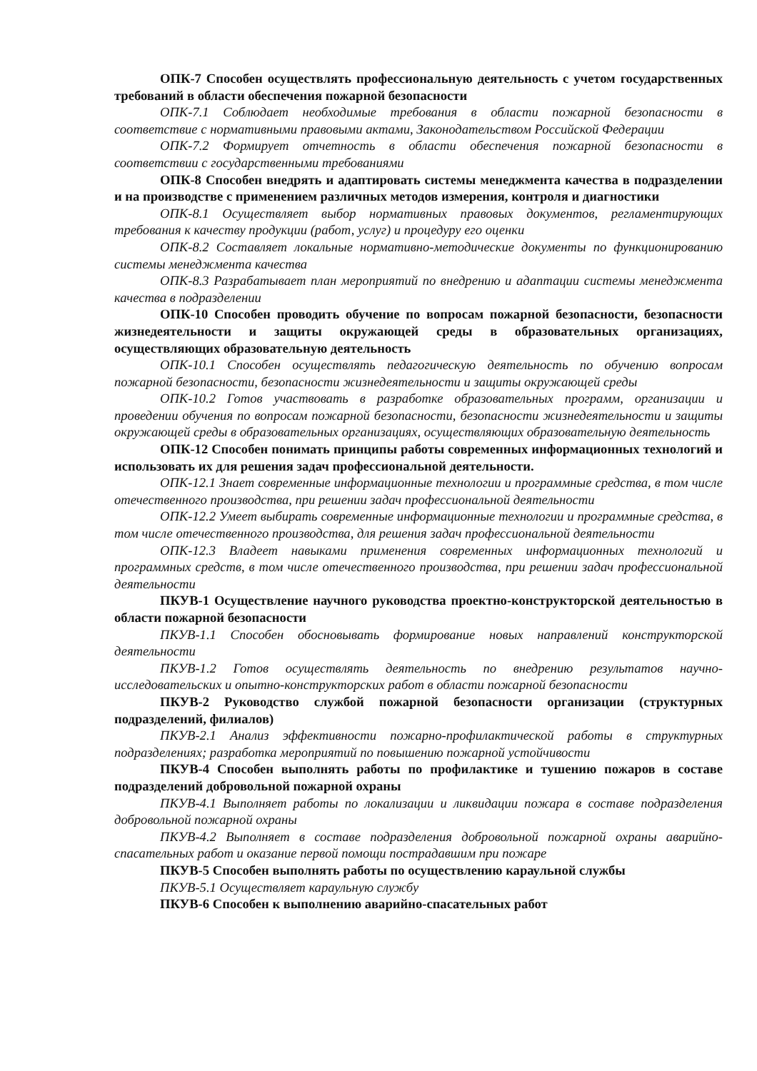ОПК-7 Способен осуществлять профессиональную деятельность с учетом государственных требований в области обеспечения пожарной безопасности
ОПК-7.1 Соблюдает необходимые требования в области пожарной безопасности в соответствие с нормативными правовыми актами, Законодательством Российской Федерации
ОПК-7.2 Формирует отчетность в области обеспечения пожарной безопасности в соответствии с государственными требованиями
ОПК-8 Способен внедрять и адаптировать системы менеджмента качества в подразделении и на производстве с применением различных методов измерения, контроля и диагностики
ОПК-8.1 Осуществляет выбор нормативных правовых документов, регламентирующих требования к качеству продукции (работ, услуг) и процедуру его оценки
ОПК-8.2 Составляет локальные нормативно-методические документы по функционированию системы менеджмента качества
ОПК-8.3 Разрабатывает план мероприятий по внедрению и адаптации системы менеджмента качества в подразделении
ОПК-10 Способен проводить обучение по вопросам пожарной безопасности, безопасности жизнедеятельности и защиты окружающей среды в образовательных организациях, осуществляющих образовательную деятельность
ОПК-10.1 Способен осуществлять педагогическую деятельность по обучению вопросам пожарной безопасности, безопасности жизнедеятельности и защиты окружающей среды
ОПК-10.2 Готов участвовать в разработке образовательных программ, организации и проведении обучения по вопросам пожарной безопасности, безопасности жизнедеятельности и защиты окружающей среды в образовательных организациях, осуществляющих образовательную деятельность
ОПК-12 Способен понимать принципы работы современных информационных технологий и использовать их для решения задач профессиональной деятельности.
ОПК-12.1 Знает современные информационные технологии и программные средства, в том числе отечественного производства, при решении задач профессиональной деятельности
ОПК-12.2 Умеет выбирать современные информационные технологии и программные средства, в том числе отечественного производства, для решения задач профессиональной деятельности
ОПК-12.3 Владеет навыками применения современных информационных технологий и программных средств, в том числе отечественного производства, при решении задач профессиональной деятельности
ПКУВ-1 Осуществление научного руководства проектно-конструкторской деятельностью в области пожарной безопасности
ПКУВ-1.1 Способен обосновывать формирование новых направлений конструкторской деятельности
ПКУВ-1.2 Готов осуществлять деятельность по внедрению результатов научно-исследовательских и опытно-конструкторских работ в области пожарной безопасности
ПКУВ-2 Руководство службой пожарной безопасности организации (структурных подразделений, филиалов)
ПКУВ-2.1 Анализ эффективности пожарно-профилактической работы в структурных подразделениях; разработка мероприятий по повышению пожарной устойчивости
ПКУВ-4 Способен выполнять работы по профилактике и тушению пожаров в составе подразделений добровольной пожарной охраны
ПКУВ-4.1 Выполняет работы по локализации и ликвидации пожара в составе подразделения добровольной пожарной охраны
ПКУВ-4.2 Выполняет в составе подразделения добровольной пожарной охраны аварийно-спасательных работ и оказание первой помощи пострадавшим при пожаре
ПКУВ-5 Способен выполнять работы по осуществлению караульной службы
ПКУВ-5.1 Осуществляет караульную службу
ПКУВ-6 Способен к выполнению аварийно-спасательных работ